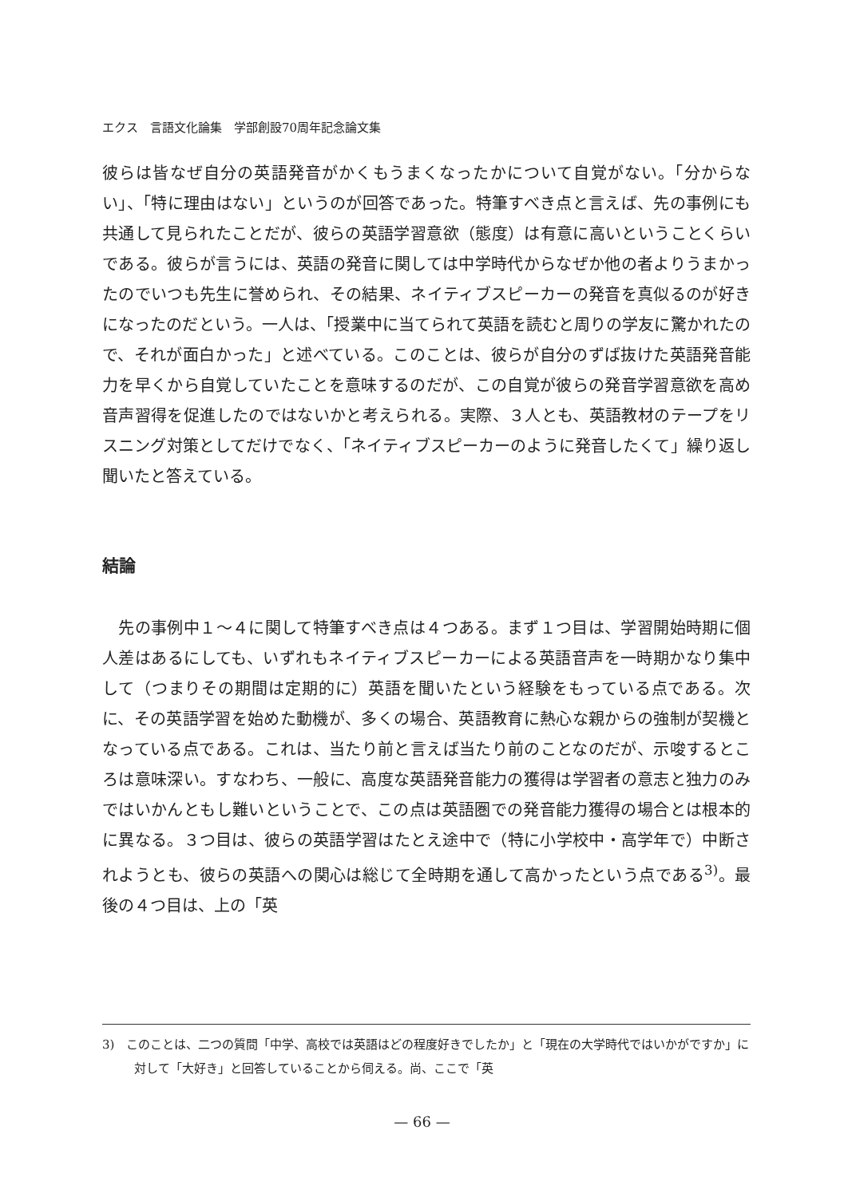エクス　言語文化論集　学部創設70周年記念論文集
彼らは皆なぜ自分の英語発音がかくもうまくなったかについて自覚がない。「分からない」、「特に理由はない」というのが回答であった。特筆すべき点と言えば、先の事例にも共通して見られたことだが、彼らの英語学習意欲（態度）は有意に高いということくらいである。彼らが言うには、英語の発音に関しては中学時代からなぜか他の者よりうまかったのでいつも先生に誉められ、その結果、ネイティブスピーカーの発音を真似るのが好きになったのだという。一人は、「授業中に当てられて英語を読むと周りの学友に驚かれたので、それが面白かった」と述べている。このことは、彼らが自分のずば抜けた英語発音能力を早くから自覚していたことを意味するのだが、この自覚が彼らの発音学習意欲を高め音声習得を促進したのではないかと考えられる。実際、３人とも、英語教材のテープをリスニング対策としてだけでなく、「ネイティブスピーカーのように発音したくて」繰り返し聞いたと答えている。
結論
　先の事例中１～４に関して特筆すべき点は４つある。まず１つ目は、学習開始時期に個人差はあるにしても、いずれもネイティブスピーカーによる英語音声を一時期かなり集中して（つまりその期間は定期的に）英語を聞いたという経験をもっている点である。次に、その英語学習を始めた動機が、多くの場合、英語教育に熱心な親からの強制が契機となっている点である。これは、当たり前と言えば当たり前のことなのだが、示唆するところは意味深い。すなわち、一般に、高度な英語発音能力の獲得は学習者の意志と独力のみではいかんともし難いということで、この点は英語圏での発音能力獲得の場合とは根本的に異なる。３つ目は、彼らの英語学習はたとえ途中で（特に小学校中・高学年で）中断されようとも、彼らの英語への関心は総じて全時期を通して高かったという点である<sup>3)</sup>。最後の４つ目は、上の「英
3)　このことは、二つの質問「中学、高校では英語はどの程度好きでしたか」と「現在の大学時代ではいかがですか」に対して「大好き」と回答していることから伺える。尚、ここで「英
— 66 —